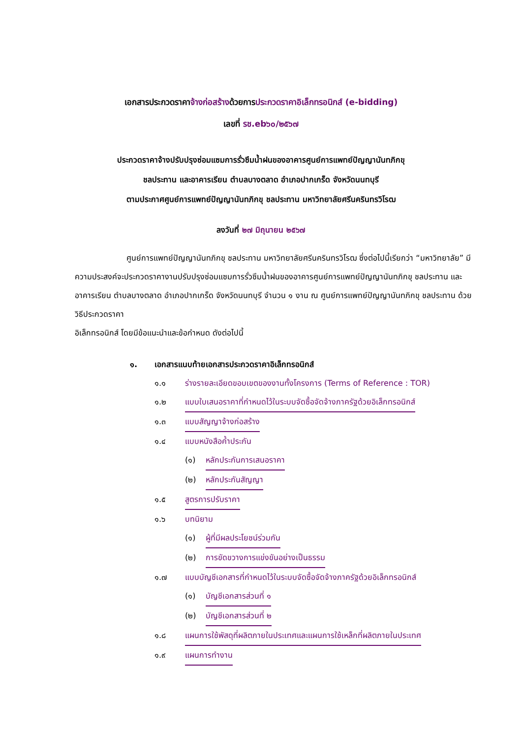เอกสารประกวดราคาจ้างก่อสร้างด้วยการประกวดราคาอิเล็กทรอนิกส์ (e-bidding)
เลขที่ รช.eb๖๐/๒๕๖๗
ประกวดราคาจ้างปรับปรุงซ่อมแซมการรั่วซึมน้ำฝนของอาคารศูนย์การแพทย์ปัญญานันทภิกขุ
ชลประทาน และอาคารเรียน ตำบลบางตลาด อำเภอปากเกร็ด จังหวัดนนทบุรี
ตามประกาศศูนย์การแพทย์ปัญญานันทภิกขุ ชลประทาน มหาวิทยาลัยศรีนครินทรวิโรฒ
ลงวันที่ ๒๗ มิถุนายน ๒๕๖๗
ศูนย์การแพทย์ปัญญานันทภิกขุ ชลประทาน มหาวิทยาลัยศรีนครินทรวิโรฒ ซึ่งต่อไปนี้เรียกว่า “มหาวิทยาลัย” มีความประสงค์จะประกวดราคางานปรับปรุงซ่อมแซมการรั่วซึมน้ำฝนของอาคารศูนย์การแพทย์ปัญญานันทภิกขุ ชลประทาน และอาคารเรียน ตำบลบางตลาด อำเภอปากเกร็ด จังหวัดนนทบุรี จำนวน ๑ งาน ณ ศูนย์การแพทย์ปัญญานันทภิกขุ ชลประทาน ด้วยวิธีประกวดราคา
อิเล็กทรอนิกส์ โดยมีข้อแนะนำและข้อกำหนด ดังต่อไปนี้
๑. เอกสารแนบท้ายเอกสารประกวดราคาอิเล็กทรอนิกส์
๑.๑ ร่างรายละเอียดขอบเขตของงานทั้งโครงการ (Terms of Reference : TOR)
๑.๒ แบบใบเสนอราคาที่กำหนดไว้ในระบบจัดซื้อจัดจ้างภาครัฐด้วยอิเล็กทรอนิกส์
๑.๓ แบบสัญญาจ้างก่อสร้าง
๑.๔ แบบหนังสือค้ำประกัน
(๑) หลักประกันการเสนอราคา
(๒) หลักประกันสัญญา
๑.๕ สูตรการปรับราคา
๑.๖ บทนิยาม
(๑) ผู้ที่มีผลประโยชน์ร่วมกัน
(๒) การขัดขวางการแข่งขันอย่างเป็นธรรม
๑.๗ แบบบัญชีเอกสารที่กำหนดไว้ในระบบจัดซื้อจัดจ้างภาครัฐด้วยอิเล็กทรอนิกส์
(๑) บัญชีเอกสารส่วนที่ ๑
(๒) บัญชีเอกสารส่วนที่ ๒
๑.๘ แผนการใช้พัสดุที่ผลิตภายในประเทศและแผนการใช้เหล็กที่ผลิตภายในประเทศ
๑.๙ แผนการทำงาน